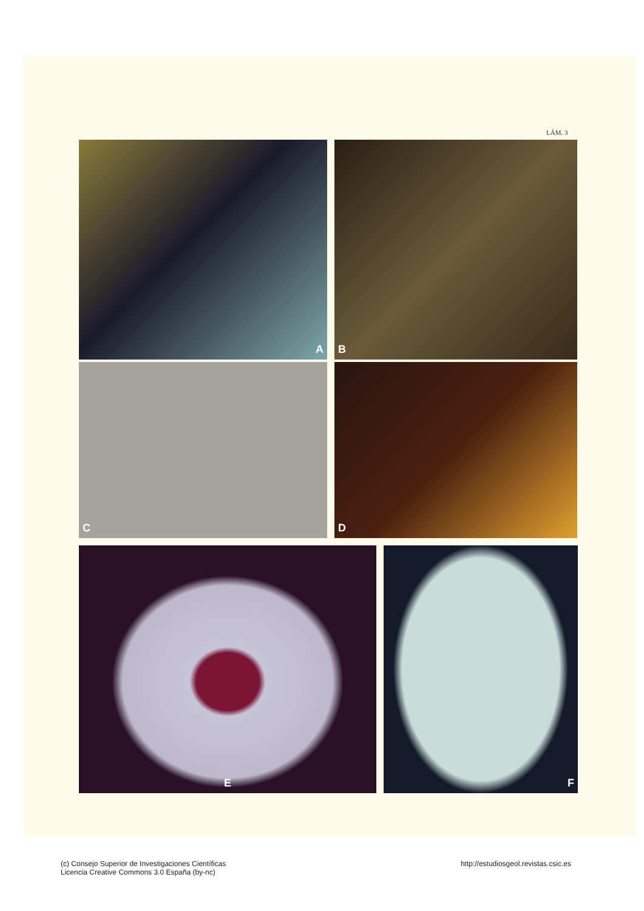LÁM. 3
A B
C D
E F
(c) Consejo Superior de Investigaciones Científicas
Licencia Creative Commons 3.0 España (by-nc)
http://estudiosgeol.revistas.csic.es